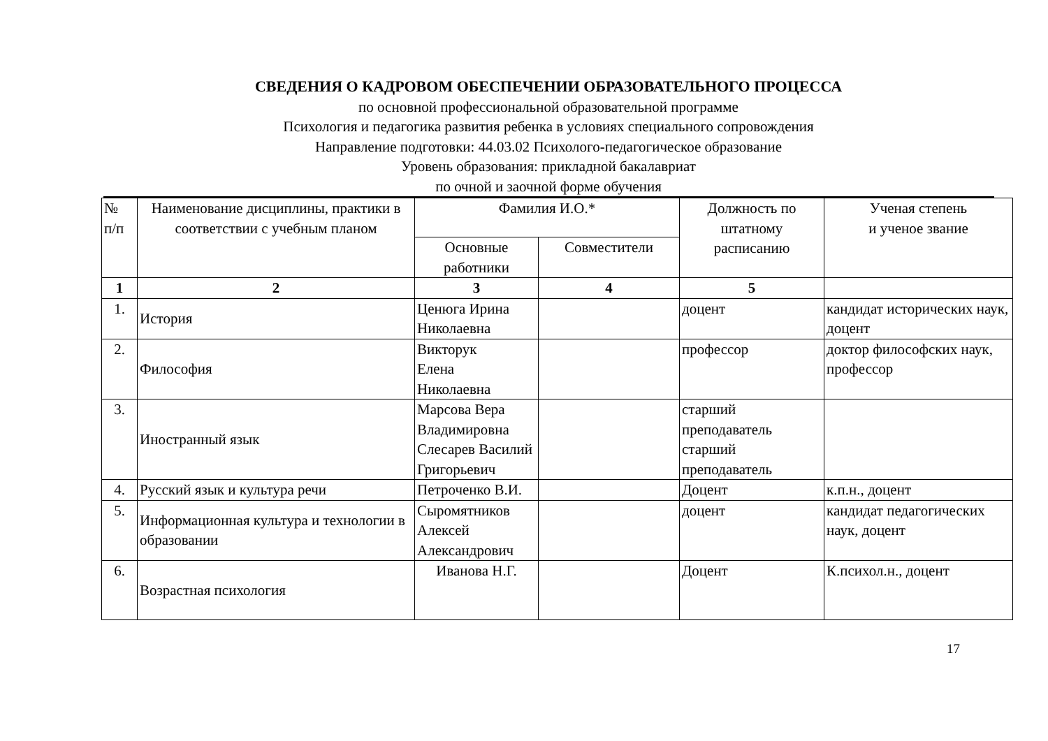СВЕДЕНИЯ О КАДРОВОМ ОБЕСПЕЧЕНИИ ОБРАЗОВАТЕЛЬНОГО ПРОЦЕССА
по основной профессиональной образовательной программе
Психология и педагогика развития ребенка в условиях специального сопровождения
Направление подготовки: 44.03.02 Психолого-педагогическое образование
Уровень образования: прикладной бакалавриат
по очной и заочной форме обучения
| № п/п | Наименование дисциплины, практики в соответствии с учебным планом | Фамилия И.О.* | | Должность по штатному расписанию | Ученая степень и ученое звание |
| --- | --- | --- | --- | --- | --- |
| | | Основные работники | Совместители | | |
| 1 | 2 | 3 | 4 | 5 | |
| 1. | История | Ценюга Ирина Николаевна | | доцент | кандидат исторических наук, доцент |
| 2. | Философия | Викторук Елена Николаевна | | профессор | доктор философских наук, профессор |
| 3. | Иностранный язык | Марсова Вера Владимировна Слесарев Василий Григорьевич | | старший преподаватель старший преподаватель | |
| 4. | Русский язык и культура речи | Петроченко В.И. | | Доцент | к.п.н., доцент |
| 5. | Информационная культура и технологии в образовании | Сыромятников Алексей Александрович | | доцент | кандидат педагогических наук, доцент |
| 6. | Возрастная психология | Иванова Н.Г. | | Доцент | К.психол.н., доцент |
17